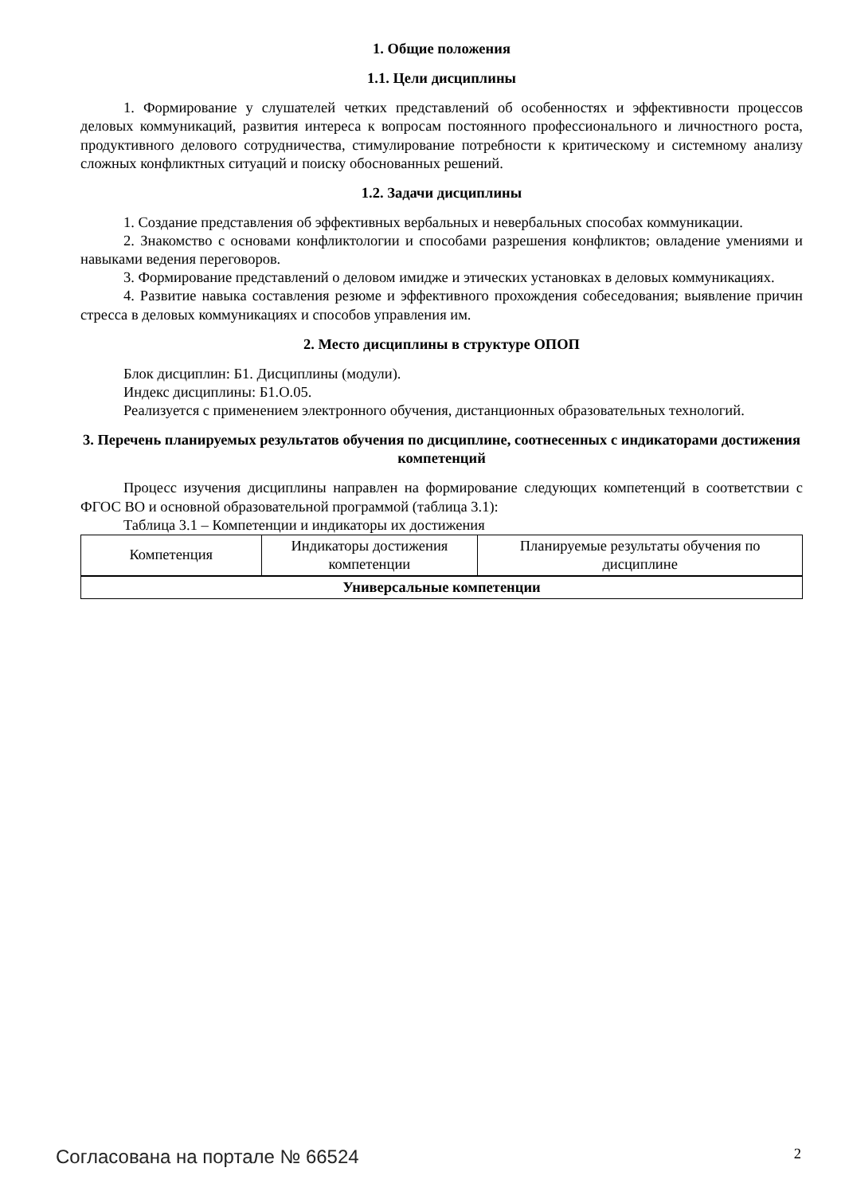1. Общие положения
1.1. Цели дисциплины
1. Формирование у слушателей четких представлений об особенностях и эффективности процессов деловых коммуникаций, развития интереса к вопросам постоянного профессионального и личностного роста, продуктивного делового сотрудничества, стимулирование потребности к критическому и системному анализу сложных конфликтных ситуаций и поиску обоснованных решений.
1.2. Задачи дисциплины
1. Создание представления об эффективных вербальных и невербальных способах коммуникации.
2. Знакомство с основами конфликтологии и способами разрешения конфликтов; овладение умениями и навыками ведения переговоров.
3. Формирование представлений о деловом имидже и этических установках в деловых коммуникациях.
4. Развитие навыка составления резюме и эффективного прохождения собеседования; выявление причин стресса в деловых коммуникациях и способов управления им.
2. Место дисциплины в структуре ОПОП
Блок дисциплин: Б1. Дисциплины (модули).
Индекс дисциплины: Б1.О.05.
Реализуется с применением электронного обучения, дистанционных образовательных технологий.
3. Перечень планируемых результатов обучения по дисциплине, соотнесенных с индикаторами достижения компетенций
Процесс изучения дисциплины направлен на формирование следующих компетенций в соответствии с ФГОС ВО и основной образовательной программой (таблица 3.1):
Таблица 3.1 – Компетенции и индикаторы их достижения
| Компетенция | Индикаторы достижения компетенции | Планируемые результаты обучения по дисциплине |
| --- | --- | --- |
| Универсальные компетенции | | |
Согласована на портале № 66524 2